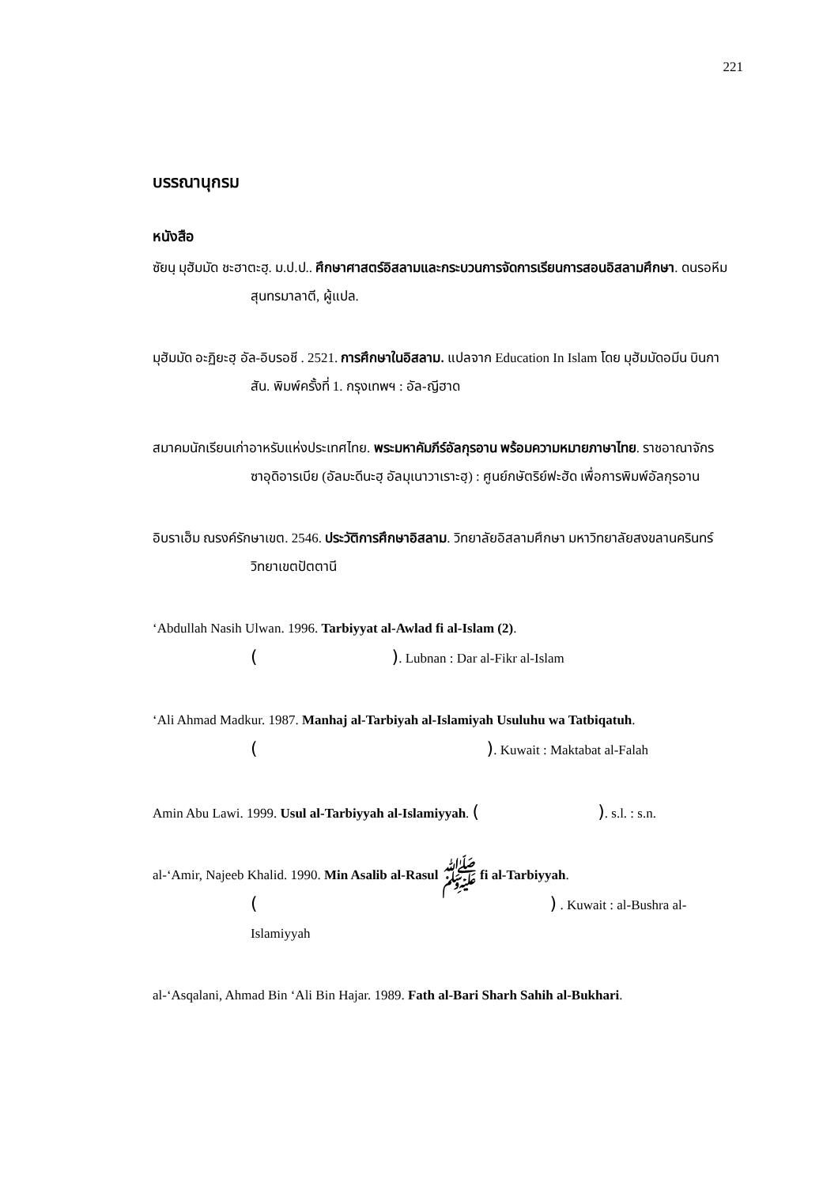221
บรรณานุกรม
หนังสือ
ซัยนฺ มุฮัมมัด ชะฮาตะฮฺ. ม.ป.ป.. ศึกษาศาสตร์อิสลามและกระบวนการจัดการเรียนการสอนอิสลามศึกษา. ดนรอหีม สุนทรมาลาตี, ผู้แปล.
มุฮัมมัด อะฏิยะฮฺ อัล-อิบรอชี . 2521. การศึกษาในอิสลาม. แปลจาก Education In Islam โดย มุฮัมมัดอมีน บินกาสัน. พิมพ์ครั้งที่ 1. กรุงเทพฯ : อัล-ญีฮาด
สมาคมนักเรียนเก่าอาหรับแห่งประเทศไทย. พระมหาคัมภีร์อัลกุรอาน พร้อมความหมายภาษาไทย. ราชอาณาจักร ซาอุดิอารเบีย (อัลมะดีนะฮฺ อัลมุเนาวาเราะฮฺ) : ศูนย์กษัตริย์ฟะฮัด เพื่อการพิมพ์อัลกุรอาน
อิบราเฮ็ม ณรงค์รักษาเขต. 2546. ประวัติการศึกษาอิสลาม. วิทยาลัยอิสลามศึกษา มหาวิทยาลัยสงขลานครินทร์ วิทยาเขตปัตตานี
‘Abdullah Nasih Ulwan. 1996. Tarbiyyat al-Awlad fi al-Islam (2).
( ). Lubnan : Dar al-Fikr al-Islam
‘Ali Ahmad Madkur. 1987. Manhaj al-Tarbiyah al-Islamiyah Usuluhu wa Tatbiqatuh.
( ). Kuwait : Maktabat al-Falah
Amin Abu Lawi. 1999. Usul al-Tarbiyyah al-Islamiyyah. ( ). s.l. : s.n.
al-‘Amir, Najeeb Khalid. 1990. Min Asalib al-Rasul ﷺ fi al-Tarbiyyah.
( ) . Kuwait : al-Bushra al-Islamiyyah
al-‘Asqalani, Ahmad Bin ‘Ali Bin Hajar. 1989. Fath al-Bari Sharh Sahih al-Bukhari.